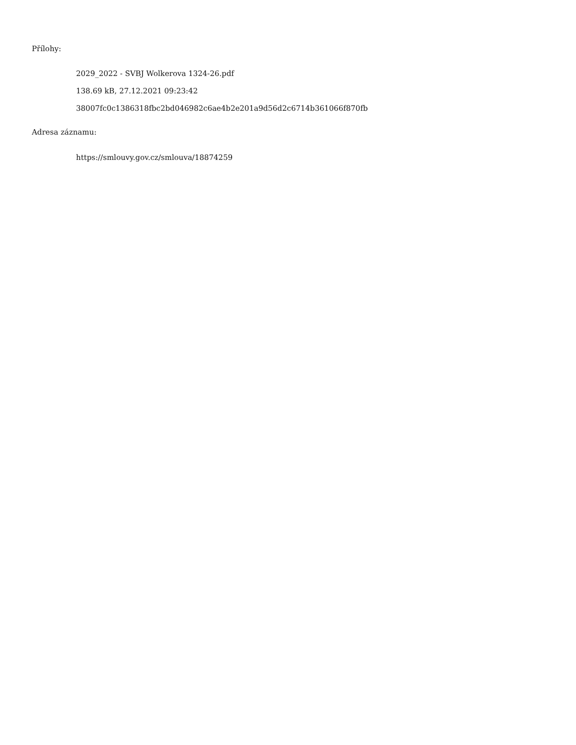Přílohy:
2029_2022 - SVBJ Wolkerova 1324-26.pdf
138.69 kB, 27.12.2021 09:23:42
38007fc0c1386318fbc2bd046982c6ae4b2e201a9d56d2c6714b361066f870fb
Adresa záznamu:
https://smlouvy.gov.cz/smlouva/18874259